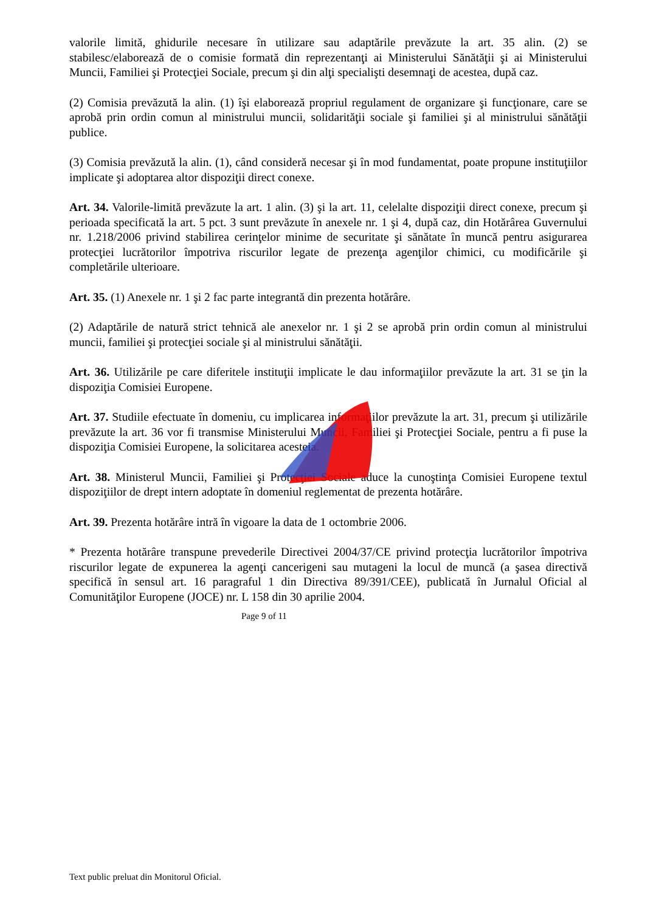valorile limită, ghidurile necesare în utilizare sau adaptările prevăzute la art. 35 alin. (2) se stabilesc/elaborează de o comisie formată din reprezentanţi ai Ministerului Sănătăţii şi ai Ministerului Muncii, Familiei şi Protecţiei Sociale, precum şi din alţi specialişti desemnaţi de acestea, după caz.
(2) Comisia prevăzută la alin. (1) îşi elaborează propriul regulament de organizare şi funcţionare, care se aprobă prin ordin comun al ministrului muncii, solidarităţii sociale şi familiei şi al ministrului sănătăţii publice.
(3) Comisia prevăzută la alin. (1), când consideră necesar şi în mod fundamentat, poate propune instituţiilor implicate şi adoptarea altor dispoziţii direct conexe.
Art. 34. Valorile-limită prevăzute la art. 1 alin. (3) şi la art. 11, celelalte dispoziţii direct conexe, precum şi perioada specificată la art. 5 pct. 3 sunt prevăzute în anexele nr. 1 şi 4, după caz, din Hotărârea Guvernului nr. 1.218/2006 privind stabilirea cerinţelor minime de securitate şi sănătate în muncă pentru asigurarea protecţiei lucrătorilor împotriva riscurilor legate de prezenţa agenţilor chimici, cu modificările şi completările ulterioare.
Art. 35. (1) Anexele nr. 1 şi 2 fac parte integrantă din prezenta hotărâre.
(2) Adaptările de natură strict tehnică ale anexelor nr. 1 şi 2 se aprobă prin ordin comun al ministrului muncii, familiei şi protecţiei sociale şi al ministrului sănătăţii.
Art. 36. Utilizările pe care diferitele instituţii implicate le dau informaţiilor prevăzute la art. 31 se ţin la dispoziţia Comisiei Europene.
Art. 37. Studiile efectuate în domeniu, cu implicarea informaţiilor prevăzute la art. 31, precum şi utilizările prevăzute la art. 36 vor fi transmise Ministerului Muncii, Familiei şi Protecţiei Sociale, pentru a fi puse la dispoziţia Comisiei Europene, la solicitarea acesteia.
Art. 38. Ministerul Muncii, Familiei şi Protecţiei Sociale aduce la cunoştinţa Comisiei Europene textul dispoziţiilor de drept intern adoptate în domeniul reglementat de prezenta hotărâre.
Art. 39. Prezenta hotărâre intră în vigoare la data de 1 octombrie 2006.
* Prezenta hotărâre transpune prevederile Directivei 2004/37/CE privind protecţia lucrătorilor împotriva riscurilor legate de expunerea la agenţi cancerigeni sau mutageni la locul de muncă (a şasea directivă specifică în sensul art. 16 paragraful 1 din Directiva 89/391/CEE), publicată în Jurnalul Oficial al Comunităţilor Europene (JOCE) nr. L 158 din 30 aprilie 2004.
Page 9 of 11
Text public preluat din Monitorul Oficial.